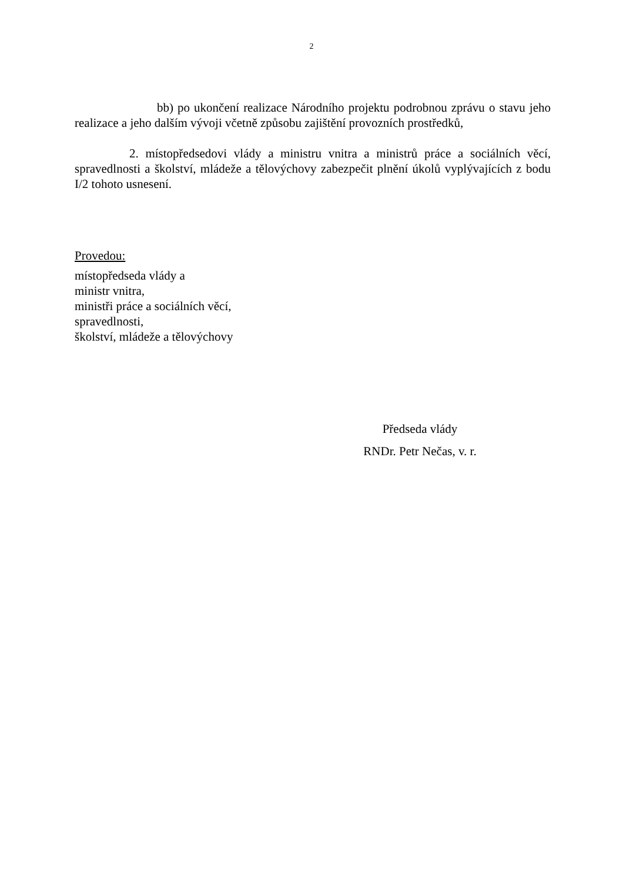2
bb) po ukončení realizace Národního projektu podrobnou zprávu o stavu jeho realizace a jeho dalším vývoji včetně způsobu zajištění provozních prostředků,
2. místopředsedovi vlády a ministru vnitra a ministrů práce a sociálních věcí, spravedlnosti a školství, mládeže a tělovýchovy zabezpečit plnění úkolů vyplývajících z bodu I/2 tohoto usnesení.
Provedou:
místopředseda vlády a
ministr vnitra,
ministři práce a sociálních věcí,
spravedlnosti,
školství, mládeže a tělovýchovy
Předseda vlády
RNDr. Petr Nečas, v. r.